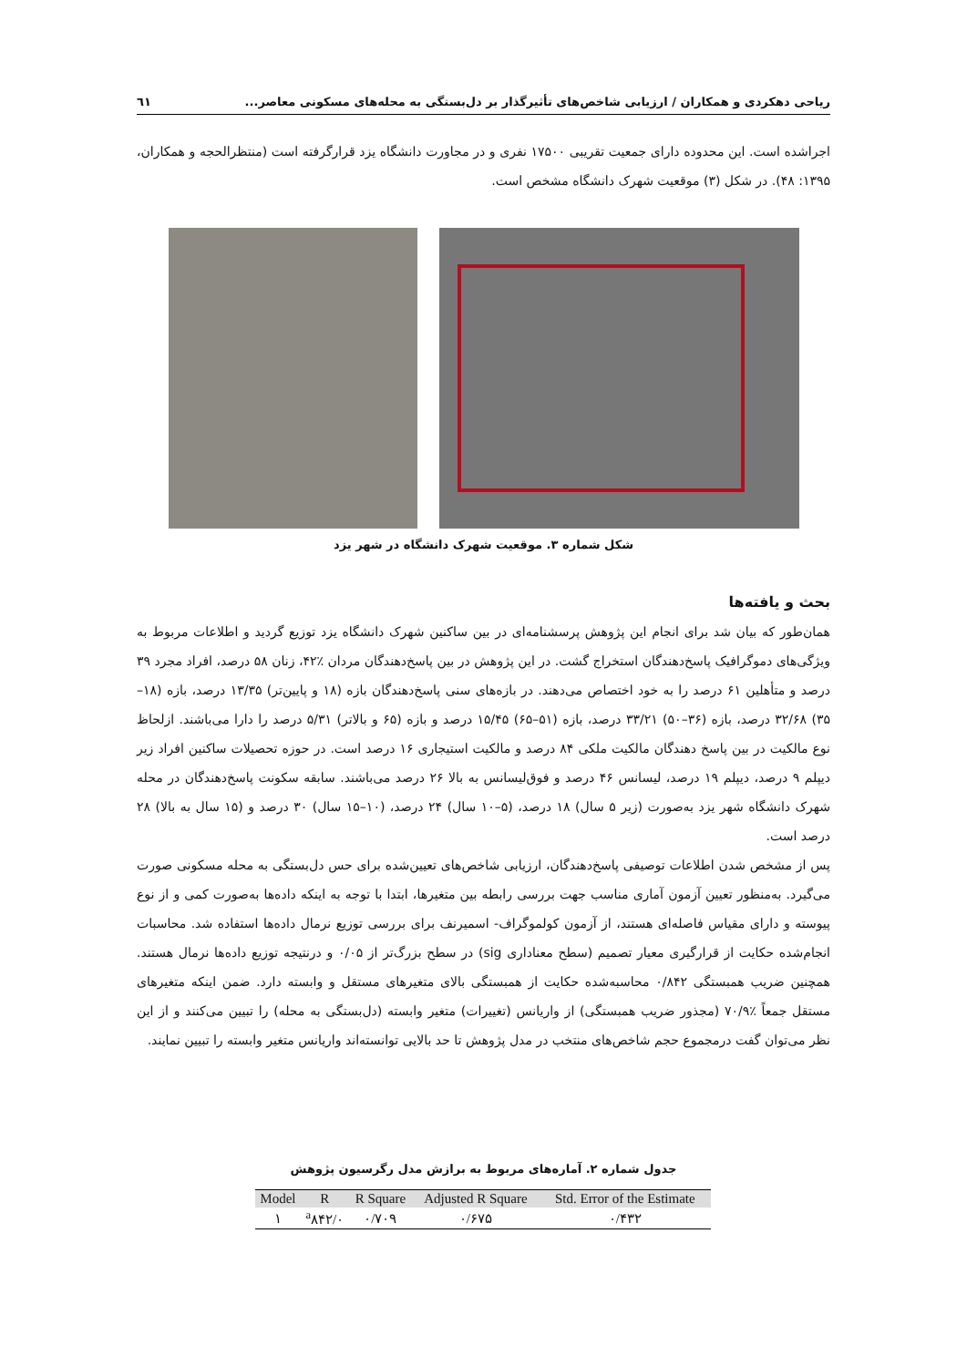ریاحی دهکردی و همکاران / ارزیابی شاخص‌های تأثیرگذار بر دل‌بستگی به محله‌های مسکونی معاصر... ٦١
اجراشده است. این محدوده دارای جمعیت تقریبی ۱۷۵۰۰ نفری و در مجاورت دانشگاه یزد قرارگرفته است (منتظرالحجه و همکاران، ۱۳۹۵: ۴۸). در شکل (۳) موقعیت شهرک دانشگاه مشخص است.
شکل شماره ۳. موقعیت شهرک دانشگاه در شهر یزد
بحث و یافته‌ها
همان‌طور که بیان شد برای انجام این پژوهش پرسشنامه‌ای در بین ساکنین شهرک دانشگاه یزد توزیع گردید و اطلاعات مربوط به ویژگی‌های دموگرافیک پاسخ‌دهندگان استخراج گشت. در این پژوهش در بین پاسخ‌دهندگان مردان ٪۴۲، زنان ۵۸ درصد، افراد مجرد ۳۹ درصد و متأهلین ۶۱ درصد را به خود اختصاص می‌دهند. در بازه‌های سنی پاسخ‌دهندگان بازه (۱۸ و پایین‌تر) ۱۳/۳۵ درصد، بازه (۱۸–۳۵) ۳۲/۶۸ درصد، بازه (۳۶–۵۰) ۳۳/۲۱ درصد، بازه (۵۱–۶۵) ۱۵/۴۵ درصد و بازه (۶۵ و بالاتر) ۵/۳۱ درصد را دارا می‌باشند. ازلحاظ نوع مالکیت در بین پاسخ دهندگان مالکیت ملکی ۸۴ درصد و مالکیت استیجاری ۱۶ درصد است. در حوزه تحصیلات ساکنین افراد زیر دیپلم ۹ درصد، دیپلم ۱۹ درصد، لیسانس ۴۶ درصد و فوق‌لیسانس به بالا ۲۶ درصد می‌باشند. سابقه سکونت پاسخ‌دهندگان در محله شهرک دانشگاه شهر یزد به‌صورت (زیر ۵ سال) ۱۸ درصد، (۵–۱۰ سال) ۲۴ درصد، (۱۰–۱۵ سال) ۳۰ درصد و (۱۵ سال به بالا) ۲۸ درصد است.
پس از مشخص شدن اطلاعات توصیفی پاسخ‌دهندگان، ارزیابی شاخص‌های تعیین‌شده برای حس دل‌بستگی به محله مسکونی صورت می‌گیرد. به‌منظور تعیین آزمون آماری مناسب جهت بررسی رابطه بین متغیرها، ابتدا با توجه به اینکه داده‌ها به‌صورت کمی و از نوع پیوسته و دارای مقیاس فاصله‌ای هستند، از آزمون کولموگراف- اسمیرنف برای بررسی توزیع نرمال داده‌ها استفاده شد. محاسبات انجام‌شده حکایت از قرارگیری معیار تصمیم (سطح معناداری sig) در سطح بزرگ‌تر از ۰/۰۵ و درنتیجه توزیع داده‌ها نرمال هستند. همچنین ضریب همبستگی ۰/۸۴۲ محاسبه‌شده حکایت از همبستگی بالای متغیرهای مستقل و وابسته دارد. ضمن اینکه متغیرهای مستقل جمعاً ٪۷۰/۹ (مجذور ضریب همبستگی) از واریانس (تغییرات) متغیر وابسته (دل‌بستگی به محله) را تبیین می‌کنند و از این نظر می‌توان گفت درمجموع حجم شاخص‌های منتخب در مدل پژوهش تا حد بالایی توانسته‌اند واریانس متغیر وابسته را تبیین نمایند.
جدول شماره ۲. آماره‌های مربوط به برازش مدل رگرسیون پژوهش
| Model | R | R Square | Adjusted R Square | Std. Error of the Estimate |
| --- | --- | --- | --- | --- |
| ۱ | <sup>a</sup> ۸۴۲/۰ | ۰/۷۰۹ | ۰/۶۷۵ | ۰/۴۳۲ |